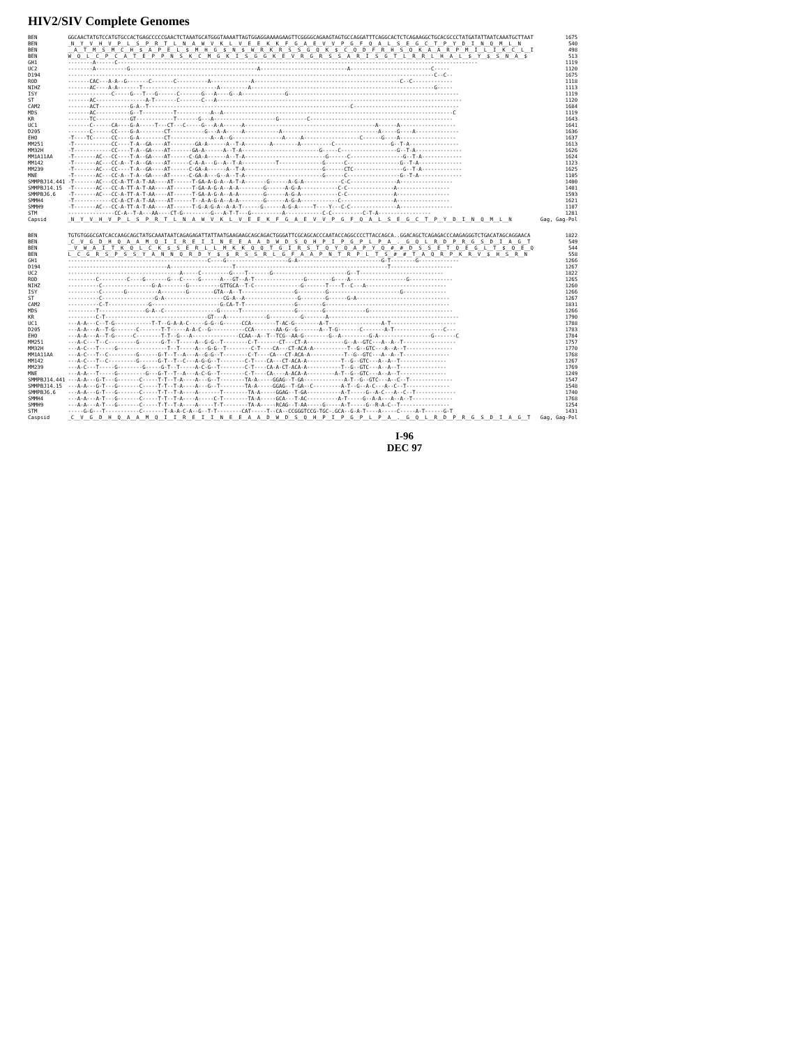HIV2/SIV Complete Genomes
| BEN | GGCAACTATGTCCATGTGCCACTGAGCCCCCGAACTCTAAATGCATGGGTAAAATTAGTGGAGGAAAAGAAGTTCGGGGCAGAAGTAGTGCCAGGATTTCAGGCACTCTCAGAAGGCTGCACGCCCTATGATATTAATCAAATGCTTAAT | 1675 |
| BEN | _N__Y__V__H__V__P__L__S__P__R__T__L__N__A__W__V__K__L__V__E__E__K__K__F__G__A__E__V__V__P__G__F__Q__A__L__S__E__G__C__T__P__Y__D__I__N__Q__M__L__N | 540 |
| BEN | __A__T__M__S__M__C__H__$__A__P__E__L__$__M__H__G__$__N__$__W__R__K__R__S__S__G__Q__K__$__C__Q__D__F__R__H__S__Q__K__A__A__R__P__M__I__L__I__K__C__L__I | 498 |
| BEN | W__Q__L__C__P__C__A__T__E__P__P__N__S__K__C__M__G__K__I__S__G__G__K__E__V__R__G__R__S__S__A__R__I__S__G__T__L__R__R__L__H__A__L__$__Y__$__S__N__A__$ | 513 |
| GH1 | --------A------C-------------------------------------------------------------------------------------------------------------------- | 1119 |
| UC2 | --------A----------G-----------------------------------------A----------------------------A--------------------------C----- | 1120 |
| D194 | ----------------------------------------------------------------------------------------------------------------------C--C-- | 1675 |
| ROD | -------CAC---A-A--G-------C-------C----------A-------------A-----------------------------------------------C--C------------- | 1118 |
| NIHZ | -------AC----A-A-------T------------------------A---------A-----------------------------------------------------------G----- | 1113 |
| ISY | --------------C-----G---T---G------C-------G---A----G--A--------------G------------------------------------------------------- | 1119 |
| ST | -------AC----------------A-T-------C-------C---A------------------------------------------------------------------------------- | 1120 |
| CAM2 | -------ACT----------G-A--T-----------------------------------------------------------------C---------------------------------- | 1684 |
| MDS | -------AC-----------G--T----------T-----------A--A--------------------------------------------------------------------------C | 1119 |
| KR | -------TC-----------GT------------T-------G---A--------------------G---------C---------------------------------------------- | 1643 |
| UC1 | -------C------CA----G-A-----T---CT---C-----G---A-A------A------------------------------------------A------A------------------ | 1641 |
| D205 | -------C------CC----G-A--------CT-----------G---A-A-----A-----------A-------------------------------A-----G----A-------------- | 1636 |
| EHO | -T----TC------CC----G-A--------CT-------------A--A--G----------------A-----A------------------C------G----A------------------ | 1637 |
| MM251 | -T------------CC----T-A--GA----AT--------GA-A------A--T-A--------A--------A----------C------------------G--T-A---------------- | 1613 |
| MM32H | -T------------CC----T-A--GA----AT-------GA-A------A--T-A-------------------------G-----C------------------G--T-A--------------- | 1626 |
| MM1A11AA | -T-------AC---CC----T-A--GA----AT------C-GA-A------A--T-A--------------------------G------C-----------------G--T-A------------- | 1624 |
| MM142 | -T-------AC---CC-A--T-A--GA----AT------C-A-A---G--A--T-A-----------T--------------G------C-----------------G--T-A-------------- | 1123 |
| MM239 | -T-------AC---CC----T-A--GA----AT------C-GA-A------A--T-A-------------------------G------CTC----------------G--T-A------------- | 1625 |
| MNE | -T-------AC---CC-A--T-A--GA----AT------C-GA-A---G--A--T-A-------------------------G------C-----------------G--T-A-------------- | 1105 |
| SMMPBJ14.441 | -T-------AC---CC-A-TT-A-T-AA----AT------T-GA-A-G-A--A-T-A-------G------A-G-A------------C-C---------------A----------------- | 1400 |
| SMMPBJ14.15 | -T-------AC---CC-A-TT-A-T-AA----AT------T-GA-A-G-A--A-A--------G------A-G-A------------C-C---------------A----------------- | 1401 |
| SMMPBJ6.6 | -T-------AC---CC-A-TT-A-T-AA----AT------T-GA-A-G-A--A-A--------G------A-G-A------------C-C---------------A----------------- | 1593 |
| SMMH4 | -T------------CC-A-CT-A-T-AA----AT------T--A-A-G-A--A-A--------G------A-G-A------------C-----------------A----------------- | 1621 |
| SMMH9 | -T-------AC---CC-A-TT-A-T-AA----AT------T-G-A-G-A--A-A-T------G------A-G-A-----T----Y---C-C---------------A----------------- | 1107 |
| STM | ---------------CC-A--T-A---AA----CT-G---------G---A-T-T---G----------A------------C-C----------C-T-A----------------- | 1281 |
| Capsid | _N__Y__V__H__V__P__L__S__P__R__T__L__N__A__W__V__K__L__V__E__E__K__F__G__A__E__V__V__P__G__F__Q__A__L__S__E__G__C__T__P__Y__D__I__N__Q__M__L__N | Gag, Gag-Pol |
| BEN | TGTGTGGGCGATCACCAAGCAGCTATGCAAATAATCAGAGAGATTATTAATGAAGAAGCAGCAGACTGGGATTCGCAGCACCCAATACCAGGCCCCTTACCAGCA..GGACAGCTCAGAGACCCAAGAGGGTCTGACATAGCAGGAACA | 1822 |
| BEN | _C__V__G__D__H__Q__A__A__M__Q__I__I__R__E__I__I__N__E__E__A__A__D__W__D__S__Q__H__P__I__P__G__P__L__P__A__.__G__Q__L__R__D__P__R__G__S__D__I__A__G__T | 549 |
| BEN | __V__W__A__I__T__K__Q__L__C__K__$__S__E__R__L__L__M__K__K__Q__Q__T__G__I__R__S__T__Q__Y__Q__A__P__Y__Q__#__#__D__S__S__E__T__Q__E__G__L__T__$__Q__E__Q | 544 |
| BEN | L__C__G__R__S__P__S__S__Y__A__N__N__Q__R__D__Y__$__$__R__S__S__R__L__G__F__A__A__P__N__T__R__P__L__T__S__#__#__T__A__Q__R__P__K__R__V__$__H__S__R__N | 558 |
| GH1 | ---------------------------------------------C----G--------------------G-A---------------------------G-T--------G------------- | 1266 |
| D194 | --------------------------------A--------------------T-------------------------------------------------T-------------------- | 1267 |
| UC2 | ------------------------------------A-----C---------G----T-------G------------------------G--T--------------------------- | 1822 |
| ROD | ---------C---------C----G-------G---C-----G------A---GT--A-T----------------G--------G----A------------------G-------------- | 1265 |
| NIHZ | ----------C----------------G-A--------G----------GTTGCA--T-C---------------G-------T----T--C---A-------------------------- | 1260 |
| ISY | ----------C-------G----------A--------G--------GTA--A--T-----------------G---------G-----------------------G-------------- | 1266 |
| ST | ----------C-----------------G-A-------------------CG-A--A-----------------G--------G------G-A------------------------------ | 1267 |
| CAM2 | ----------C-T-------------G----------------------G-CA-T-T----------------G--------G---------------------------------------- | 1831 |
| MDS | ---------T---------------G-A--C-----------------G------T-----------------G--------G-------------G--------------------------- | 1266 |
| KR | ---------C-T---------------------------------GT---A-------------G----------G-------A------------------------------------------ | 1790 |
| UC1 | ---A-A---C--T-G------------T-T--G-A-A-C-----G-G--G------CCA--------T-AC-G--------A-T-----------------A-T--------------------- | 1788 |
| D205 | ---A-A---A--T-G-------C-------T-T-----A-A-C--G-----------CCA-------AA-G--G-------A--T-G-------C-------A-T----------------C--- | 1783 |
| EHO | ---A-A---A--T-G------C--------T-T--G---A---------------CCAA--A--T--TCG--AA-G--------G--A---------G-A-----------------G-------C | 1784 |
| MM251 | ---A-C---T--C---------G-------G-T--T-----A--G-G--T--------C-T-------CT---CT-A------------G--A--GTC---A--A--T----------------- | 1757 |
| MM32H | ---A-C---T-----G----------------T--T-----A---G-G--T--------C-T----CA---CT-ACA-A-----------T--G--GTC---A--A--T--------------- | 1770 |
| MM1A11AA | ---A-C---T--C---------G------G-T--T--A---A--G-G--T--------C-T----CA---CT-ACA-A-----------T--G--GTC---A--A--T--------------- | 1768 |
| MM142 | ---A-C---T--C---------G------G-T--T--C---A-G-G--T--------C-T----CA---CT-ACA-A-----------T--G--GTC---A--A--T--------------- | 1267 |
| MM239 | ---A-C---T-----G--------G-----G-T--T-----A-C-G--T--------C-T----CA-A-CT-ACA-A-----------T--G--GTC---A--A--T--------------- | 1769 |
| MNE | ---A-A---T-----G---------G---G-T--T--A---A-C-G--T--------C-T----CA----A-ACA-A---------A-T--G--GTC---A--A--T--------------- | 1249 |
| SMMPBJ14.441 | ---A-A---G-T---G-------C-----T-T--T-A----A---G--T--------TA-A-----GGAG--T-GA-------------A-T--G--GTC---A--C--T-------------- | 1547 |
| SMMPBJ14.15 | ---A-A---G-T---G-------C-----T-T--T-A----A---G--T--------TA-A-----GGAG--T-GA--C---------A-T--G--A-C---A--C--T-------------- | 1548 |
| SMMPBJ6.6 | ---A-A---G-T---G-------C-----T-T--T-A----A-------T--------TA-A-----GGAG--T-GA-----------A-T-----G--A-C---A--C--T------------- | 1740 |
| SMMH4 | ---A-A---A-T---G-------C-----T-T--T-A----A-----C-T--------TA-A-----GCA---T-AC----------A-T-----G--A-A---A--A--T------------- | 1768 |
| SMMH9 | ---A-A---A-T---G-------C-----T-T--T-A----A-----T-T--------TA-A-----RCAG--T-AA-----G-----A-T-----G--R-A-C--T---------------- | 1254 |
| STM | -----G-G---T-----------C-------T-A-A-C-A--G--T-T--------CAT-----T--CA--CCGGGTCCG-TGC-.GCA--G-A-T----A-----C-----A-T------G-T | 1431 |
| Caspsid | _C__V__G__D__H__Q__A__A__M__Q__I__I__R__E__I__I__N__E__E__A__A__D__W__D__S__Q__H__P__I__P__G__P__L__P__A__.__G__Q__L__R__D__P__R__G__S__D__I__A__G__T | Gag, Gag-Pol |
I-96
DEC 97